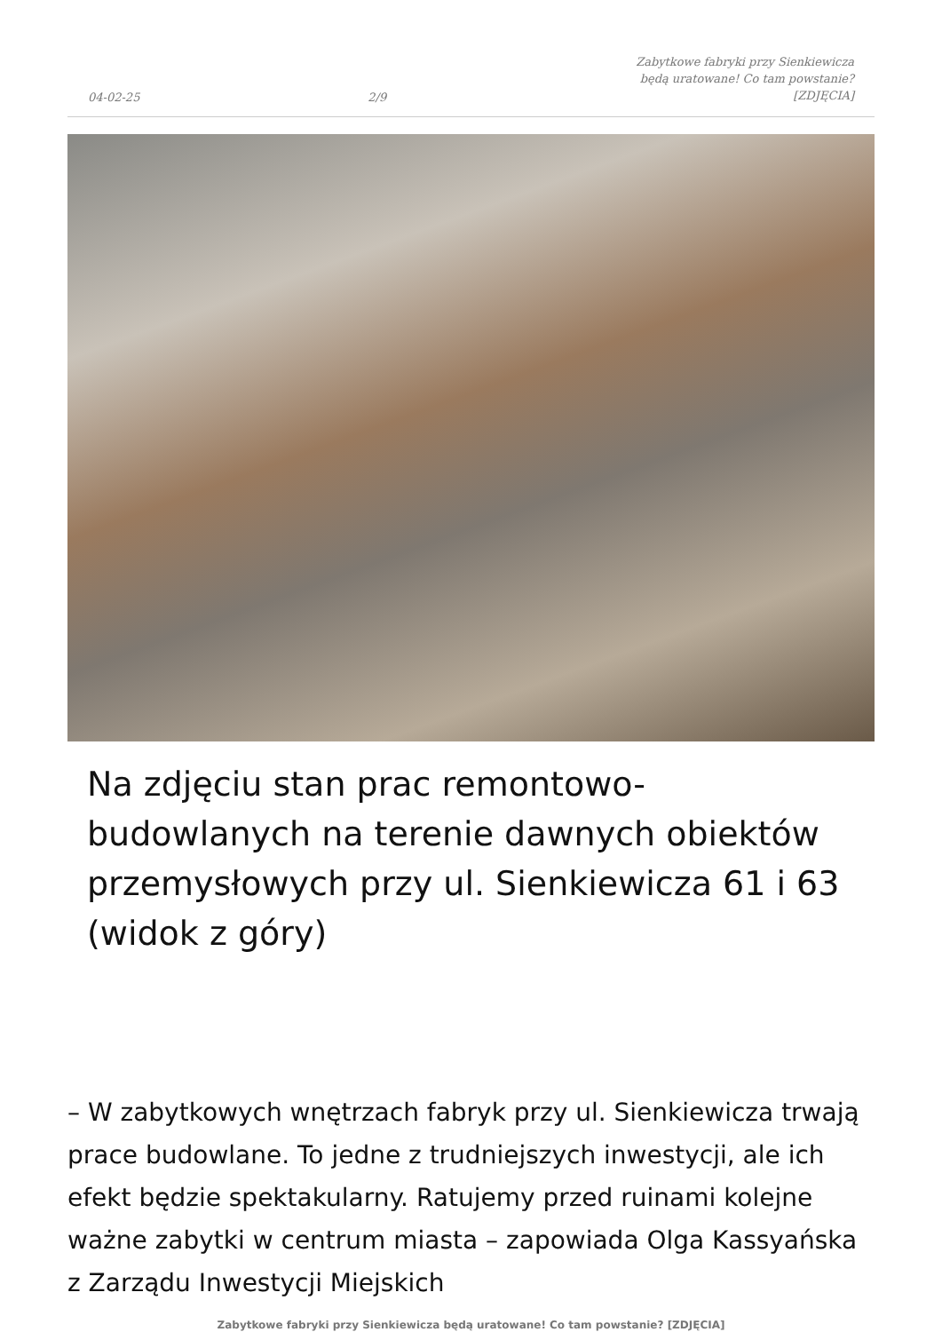04-02-25 2/9 Zabytkowe fabryki przy Sienkiewicza będą uratowane! Co tam powstanie? [ZDJĘCIA]
Na zdjęciu stan prac remontowo-budowlanych na terenie dawnych obiektów przemysłowych przy ul. Sienkiewicza 61 i 63 (widok z góry)
– W zabytkowych wnętrzach fabryk przy ul. Sienkiewicza trwają prace budowlane. To jedne z trudniejszych inwestycji, ale ich efekt będzie spektakularny. Ratujemy przed ruinami kolejne ważne zabytki w centrum miasta – zapowiada Olga Kassyańska z Zarządu Inwestycji Miejskich
Zabytkowe fabryki przy Sienkiewicza będą uratowane! Co tam powstanie? [ZDJĘCIA]